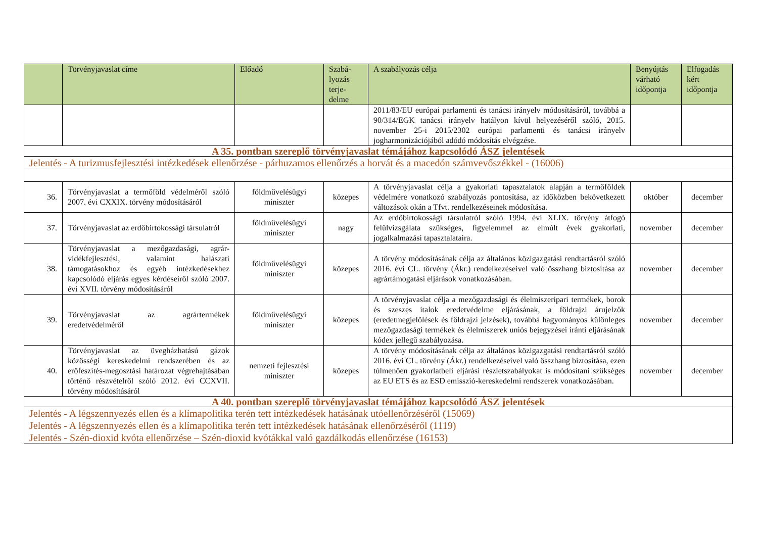| | Törvényjavaslat címe | Előadó | Szabá- lyozás terje- delme | A szabályozás célja | Benyújtás várható időpontja | Elfogadás kért időpontja |
| --- | --- | --- | --- | --- | --- | --- |
| | | | | 2011/83/EU európai parlamenti és tanácsi irányelv módosításáról, továbbá a 90/314/EGK tanácsi irányelv hatályon kívül helyezéséről szóló, 2015. november 25-i 2015/2302 európai parlamenti és tanácsi irányelv jogharmonizációjából adódó módosítás elvégzése. | | |
| A 35. pontban szereplő törvényjavaslat témájához kapcsolódó ÁSZ jelentések | | | | | | |
| Jelentés - A turizmusfejlesztési intézkedések ellenőrzése - párhuzamos ellenőrzés a horvát és a macedón számvevőszékkel - (16006) | | | | | | |
| 36. | Törvényjavaslat a termőföld védelméről szóló 2007. évi CXXIX. törvény módosításáról | földművelésügyi miniszter | közepes | A törvényjavaslat célja a gyakorlati tapasztalatok alapján a termőföldek védelmére vonatkozó szabályozás pontosítása, az időközben bekövetkezett változások okán a Tfvt. rendelkezéseinek módosítása. | október | december |
| 37. | Törvényjavaslat az erdőbirtokossági társulatról | földművelésügyi miniszter | nagy | Az erdőbirtokossági társulatról szóló 1994. évi XLIX. törvény átfogó felülvizsgálata szükséges, figyelemmel az elmúlt évek gyakorlati, jogalkalmazási tapasztalataira. | november | december |
| 38. | Törvényjavaslat a mezőgazdasági, agrár-vidékfejlesztési, valamint halászati támogatásokhoz és egyéb intézkedésekhez kapcsolódó eljárás egyes kérdéseiről szóló 2007. évi XVII. törvény módosításáról | földművelésügyi miniszter | közepes | A törvény módosításának célja az általános közigazgatási rendtartásról szóló 2016. évi CL. törvény (Ákr.) rendelkezéseivel való összhang biztosítása az agrártámogatási eljárások vonatkozásában. | november | december |
| 39. | Törvényjavaslat az agrártermékek eredetvédelméről | földművelésügyi miniszter | közepes | A törvényjavaslat célja a mezőgazdasági és élelmiszeripari termékek, borok és szeszes italok eredetvédelme eljárásának, a földrajzi árujelzők (eredetmegjelölések és földrajzi jelzések), továbbá hagyományos különleges mezőgazdasági termékek és élelmiszerek uniós bejegyzései iránti eljárásának kódex jellegű szabályozása. | november | december |
| 40. | Törvényjavaslat az üvegházhatású gázok közösségi kereskedelmi rendszerében és az erőfeszítés-megosztási határozat végrehajtásában történő részvételről szóló 2012. évi CCXVII. törvény módosításáról | nemzeti fejlesztési miniszter | közepes | A törvény módosításának célja az általános közigazgatási rendtartásról szóló 2016. évi CL. törvény (Ákr.) rendelkezéseivel való összhang biztosítása, ezen túlmenően gyakorlatbeli eljárási részletszabályokat is módosítani szükséges az EU ETS és az ESD emisszió-kereskedelmi rendszerek vonatkozásában. | november | december |
| A 40. pontban szereplő törvényjavaslat témájához kapcsolódó ÁSZ jelentések | | | | | | |
| Jelentés - A légszennyezés ellen és a klímapolitika terén tett intézkedések hatásának utóellenőrzéséről (15069) Jelentés - A légszennyezés ellen és a klímapolitika terén tett intézkedések hatásának ellenőrzéséről (1119) Jelentés - Szén-dioxid kvóta ellenőrzése – Szén-dioxid kvótákkal való gazdálkodás ellenőrzése (16153) | | | | | | |